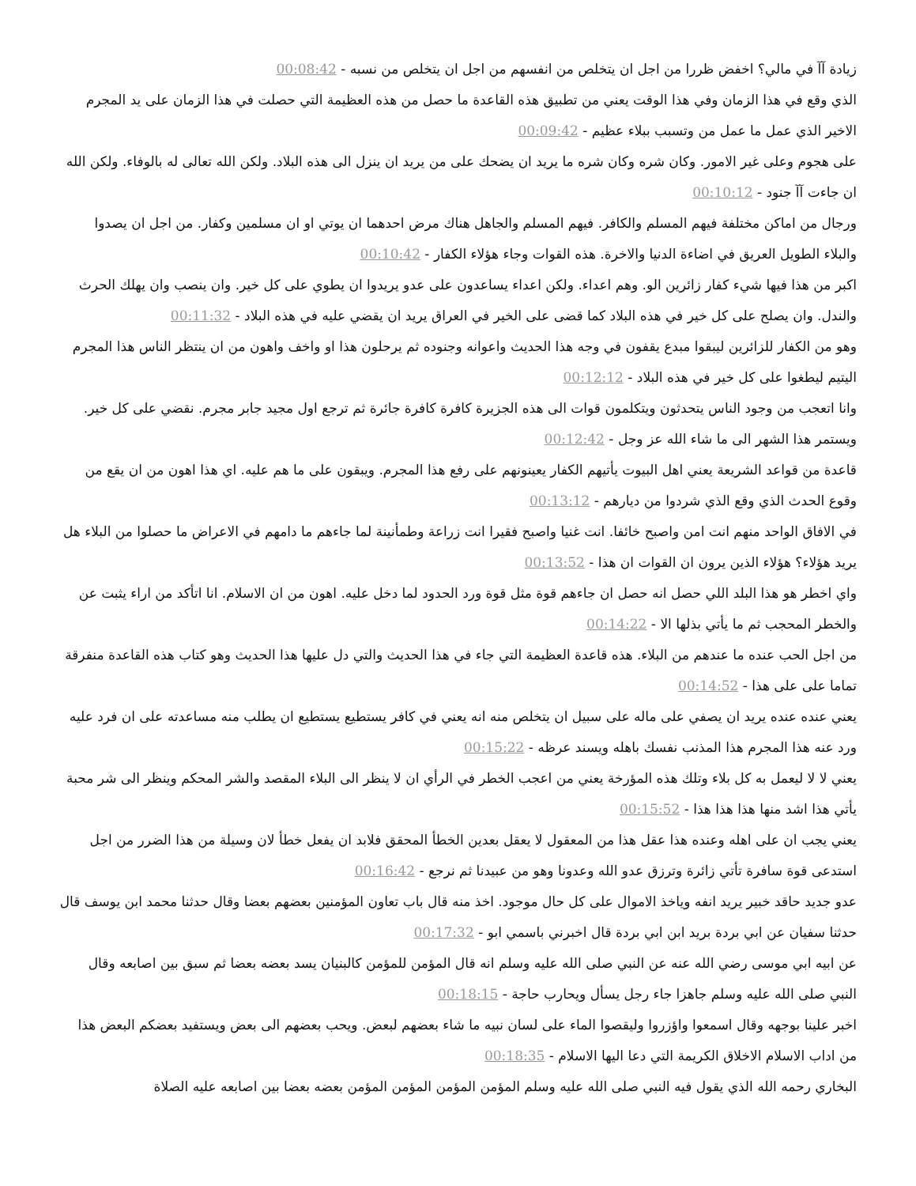زيادة آآ في مالي؟ اخفض ظررا من اجل ان يتخلص من انفسهم من اجل ان يتخلص من نسبه - 00:08:42
الذي وقع في هذا الزمان وفي هذا الوقت يعني من تطبيق هذه القاعدة ما حصل من هذه العظيمة التي حصلت في هذا الزمان على يد المجرم الاخير الذي عمل ما عمل من وتسبب ببلاء عظيم - 00:09:42
على هجوم وعلى غير الامور. وكان شره وكان شره ما يريد ان يضحك على من يريد ان ينزل الى هذه البلاد. ولكن الله تعالى له بالوفاء. ولكن الله ان جاءت آآ جنود - 00:10:12
ورجال من اماكن مختلفة فيهم المسلم والكافر. فيهم المسلم والجاهل هناك مرض احدهما ان يوتي او ان مسلمين وكفار. من اجل ان يصدوا والبلاء الطويل العريق في اضاءة الدنيا والاخرة. هذه القوات وجاء هؤلاء الكفار - 00:10:42
اكبر من هذا فيها شيء كفار زائرين الو. وهم اعداء. ولكن اعداء يساعدون على عدو يريدوا ان يطوي على كل خير. وان ينصب وان يهلك الحرث والندل. وان يصلح على كل خير في هذه البلاد كما قضى على الخير في العراق يريد ان يقضي عليه في هذه البلاد - 00:11:32
وهو من الكفار للزائرين ليبقوا مبدع يقفون في وجه هذا الحديث واعوانه وجنوده ثم يرحلون هذا او واخف واهون من ان ينتظر الناس هذا المجرم اليتيم ليطغوا على كل خير في هذه البلاد - 00:12:12
وانا اتعجب من وجود الناس يتحدثون ويتكلمون قوات الى هذه الجزيرة كافرة كافرة جائرة ثم ترجع اول مجيد جابر مجرم. نقضي على كل خير. ويستمر هذا الشهر الى ما شاء الله عز وجل - 00:12:42
قاعدة من قواعد الشريعة يعني اهل البيوت يأتيهم الكفار يعينونهم على رفع هذا المجرم. ويبقون على ما هم عليه. اي هذا اهون من ان يقع من وقوع الحدث الذي وقع الذي شردوا من ديارهم - 00:13:12
في الافاق الواحد منهم انت امن واصبح خائفا. انت غنيا واصبح فقيرا انت زراعة وطمأنينة لما جاءهم ما دامهم في الاعراض ما حصلوا من البلاء هل يريد هؤلاء؟ هؤلاء الذين يرون ان القوات ان هذا - 00:13:52
واي اخطر هو هذا البلد اللي حصل انه حصل ان جاءهم قوة مثل قوة ورد الحدود لما دخل عليه. اهون من ان الاسلام. انا اتأكد من اراء يثبت عن والخطر المحجب ثم ما يأتي بذلها الا - 00:14:22
من اجل الحب عنده ما عندهم من البلاء. هذه قاعدة العظيمة التي جاء في هذا الحديث والتي دل عليها هذا الحديث وهو كتاب هذه القاعدة منفرقة تماما على على هذا - 00:14:52
يعني عنده عنده يريد ان يصفي على ماله على سبيل ان يتخلص منه انه يعني في كافر يستطيع يستطيع ان يطلب منه مساعدته على ان فرد عليه ورد عنه هذا المجرم هذا المذنب نفسك باهله ويسند عرظه - 00:15:22
يعني لا لا ليعمل به كل بلاء وتلك هذه المؤرخة يعني من اعجب الخطر في الرأي ان لا ينظر الى البلاء المقصد والشر المحكم وينظر الى شر محبة يأتي هذا اشد منها هذا هذا هذا - 00:15:52
يعني يجب ان على اهله وعنده هذا عقل هذا من المعقول لا يعقل بعدين الخطأ المحقق فلابد ان يفعل خطأ لان وسيلة من هذا الضرر من اجل استدعى قوة سافرة تأتي زائرة وترزق عدو الله وعدونا وهو من عبيدنا ثم نرجع - 00:16:42
عدو جديد حاقد خبير يريد انفه وياخذ الاموال على كل حال موجود. اخذ منه قال باب تعاون المؤمنين بعضهم بعضا وقال حدثنا محمد ابن يوسف قال حدثنا سفيان عن ابي بردة بريد ابن ابي بردة قال اخبرني باسمي ابو - 00:17:32
عن ابيه ابي موسى رضي الله عنه عن النبي صلى الله عليه وسلم انه قال المؤمن للمؤمن كالبنيان يسد بعضه بعضا ثم سبق بين اصابعه وقال النبي صلى الله عليه وسلم جاهزا جاء رجل يسأل ويحارب حاجة - 00:18:15
اخبر علينا بوجهه وقال اسمعوا واؤزروا وليقصوا الماء على لسان نبيه ما شاء بعضهم لبعض. ويحب بعضهم الى بعض ويستفيد بعضكم البعض هذا من اداب الاسلام الاخلاق الكريمة التي دعا اليها الاسلام - 00:18:35
البخاري رحمه الله الذي يقول فيه النبي صلى الله عليه وسلم المؤمن المؤمن المؤمن المؤمن بعضه بعضا بين اصابعه عليه الصلاة